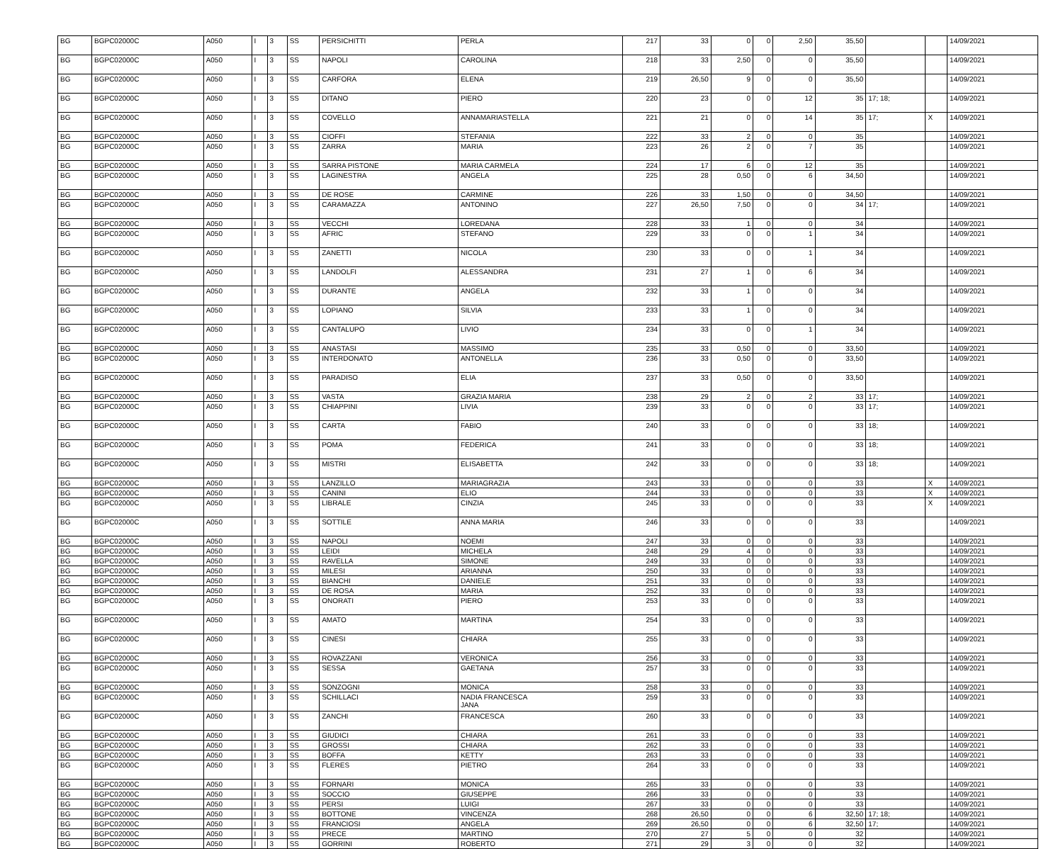| BG | BGPC02000C | A050 | I | 3 | SS | PERSICHITTI | PERLA | 217 | 33 | 0 | 0 | 2,50 | 35,50 | | | 14/09/2021 |
| BG | BGPC02000C | A050 | I | 3 | SS | NAPOLI | CAROLINA | 218 | 33 | 2,50 | 0 | 0 | 35,50 | | | 14/09/2021 |
| BG | BGPC02000C | A050 | I | 3 | SS | CARFORA | ELENA | 219 | 26,50 | 9 | 0 | 0 | 35,50 | | | 14/09/2021 |
| BG | BGPC02000C | A050 | I | 3 | SS | DITANO | PIERO | 220 | 23 | 0 | 0 | 12 | 35 | 17; 18; | | 14/09/2021 |
| BG | BGPC02000C | A050 | I | 3 | SS | COVELLO | ANNAMARIASTELLA | 221 | 21 | 0 | 0 | 14 | 35 | 17; | X | 14/09/2021 |
| BG | BGPC02000C | A050 | I | 3 | SS | CIOFFI | STEFANIA | 222 | 33 | 2 | 0 | 0 | 35 | | | 14/09/2021 |
| BG | BGPC02000C | A050 | I | 3 | SS | ZARRA | MARIA | 223 | 26 | 2 | 0 | 7 | 35 | | | 14/09/2021 |
| BG | BGPC02000C | A050 | I | 3 | SS | SARRA PISTONE | MARIA CARMELA | 224 | 17 | 6 | 0 | 12 | 35 | | | 14/09/2021 |
| BG | BGPC02000C | A050 | I | 3 | SS | LAGINESTRA | ANGELA | 225 | 28 | 0,50 | 0 | 6 | 34,50 | | | 14/09/2021 |
| BG | BGPC02000C | A050 | I | 3 | SS | DE ROSE | CARMINE | 226 | 33 | 1,50 | 0 | 0 | 34,50 | | | 14/09/2021 |
| BG | BGPC02000C | A050 | I | 3 | SS | CARAMAZZA | ANTONINO | 227 | 26,50 | 7,50 | 0 | 0 | 34 | 17; | | 14/09/2021 |
| BG | BGPC02000C | A050 | I | 3 | SS | VECCHI | LOREDANA | 228 | 33 | 1 | 0 | 0 | 34 | | | 14/09/2021 |
| BG | BGPC02000C | A050 | I | 3 | SS | AFRIC | STEFANO | 229 | 33 | 0 | 0 | 1 | 34 | | | 14/09/2021 |
| BG | BGPC02000C | A050 | I | 3 | SS | ZANETTI | NICOLA | 230 | 33 | 0 | 0 | 1 | 34 | | | 14/09/2021 |
| BG | BGPC02000C | A050 | I | 3 | SS | LANDOLFI | ALESSANDRA | 231 | 27 | 1 | 0 | 6 | 34 | | | 14/09/2021 |
| BG | BGPC02000C | A050 | I | 3 | SS | DURANTE | ANGELA | 232 | 33 | 1 | 0 | 0 | 34 | | | 14/09/2021 |
| BG | BGPC02000C | A050 | I | 3 | SS | LOPIANO | SILVIA | 233 | 33 | 1 | 0 | 0 | 34 | | | 14/09/2021 |
| BG | BGPC02000C | A050 | I | 3 | SS | CANTALUPO | LIVIO | 234 | 33 | 0 | 0 | 1 | 34 | | | 14/09/2021 |
| BG | BGPC02000C | A050 | I | 3 | SS | ANASTASI | MASSIMO | 235 | 33 | 0,50 | 0 | 0 | 33,50 | | | 14/09/2021 |
| BG | BGPC02000C | A050 | I | 3 | SS | INTERDONATO | ANTONELLA | 236 | 33 | 0,50 | 0 | 0 | 33,50 | | | 14/09/2021 |
| BG | BGPC02000C | A050 | I | 3 | SS | PARADISO | ELIA | 237 | 33 | 0,50 | 0 | 0 | 33,50 | | | 14/09/2021 |
| BG | BGPC02000C | A050 | I | 3 | SS | VASTA | GRAZIA MARIA | 238 | 29 | 2 | 0 | 2 | 33 | 17; | | 14/09/2021 |
| BG | BGPC02000C | A050 | I | 3 | SS | CHIAPPINI | LIVIA | 239 | 33 | 0 | 0 | 0 | 33 | 17; | | 14/09/2021 |
| BG | BGPC02000C | A050 | I | 3 | SS | CARTA | FABIO | 240 | 33 | 0 | 0 | 0 | 33 | 18; | | 14/09/2021 |
| BG | BGPC02000C | A050 | I | 3 | SS | POMA | FEDERICA | 241 | 33 | 0 | 0 | 0 | 33 | 18; | | 14/09/2021 |
| BG | BGPC02000C | A050 | I | 3 | SS | MISTRI | ELISABETTA | 242 | 33 | 0 | 0 | 0 | 33 | 18; | | 14/09/2021 |
| BG | BGPC02000C | A050 | I | 3 | SS | LANZILLO | MARIAGRAZIA | 243 | 33 | 0 | 0 | 0 | 33 | | X | 14/09/2021 |
| BG | BGPC02000C | A050 | I | 3 | SS | CANINI | ELIO | 244 | 33 | 0 | 0 | 0 | 33 | | X | 14/09/2021 |
| BG | BGPC02000C | A050 | I | 3 | SS | LIBRALE | CINZIA | 245 | 33 | 0 | 0 | 0 | 33 | | X | 14/09/2021 |
| BG | BGPC02000C | A050 | I | 3 | SS | SOTTILE | ANNA MARIA | 246 | 33 | 0 | 0 | 0 | 33 | | | 14/09/2021 |
| BG | BGPC02000C | A050 | I | 3 | SS | NAPOLI | NOEMI | 247 | 33 | 0 | 0 | 0 | 33 | | | 14/09/2021 |
| BG | BGPC02000C | A050 | I | 3 | SS | LEIDI | MICHELA | 248 | 29 | 4 | 0 | 0 | 33 | | | 14/09/2021 |
| BG | BGPC02000C | A050 | I | 3 | SS | RAVELLA | SIMONE | 249 | 33 | 0 | 0 | 0 | 33 | | | 14/09/2021 |
| BG | BGPC02000C | A050 | I | 3 | SS | MILESI | ARIANNA | 250 | 33 | 0 | 0 | 0 | 33 | | | 14/09/2021 |
| BG | BGPC02000C | A050 | I | 3 | SS | BIANCHI | DANIELE | 251 | 33 | 0 | 0 | 0 | 33 | | | 14/09/2021 |
| BG | BGPC02000C | A050 | I | 3 | SS | DE ROSA | MARIA | 252 | 33 | 0 | 0 | 0 | 33 | | | 14/09/2021 |
| BG | BGPC02000C | A050 | I | 3 | SS | ONORATI | PIERO | 253 | 33 | 0 | 0 | 0 | 33 | | | 14/09/2021 |
| BG | BGPC02000C | A050 | I | 3 | SS | AMATO | MARTINA | 254 | 33 | 0 | 0 | 0 | 33 | | | 14/09/2021 |
| BG | BGPC02000C | A050 | I | 3 | SS | CINESI | CHIARA | 255 | 33 | 0 | 0 | 0 | 33 | | | 14/09/2021 |
| BG | BGPC02000C | A050 | I | 3 | SS | ROVAZZANI | VERONICA | 256 | 33 | 0 | 0 | 0 | 33 | | | 14/09/2021 |
| BG | BGPC02000C | A050 | I | 3 | SS | SESSA | GAETANA | 257 | 33 | 0 | 0 | 0 | 33 | | | 14/09/2021 |
| BG | BGPC02000C | A050 | I | 3 | SS | SONZOGNI | MONICA | 258 | 33 | 0 | 0 | 0 | 33 | | | 14/09/2021 |
| BG | BGPC02000C | A050 | I | 3 | SS | SCHILLACI | NADIA FRANCESCA JANA | 259 | 33 | 0 | 0 | 0 | 33 | | | 14/09/2021 |
| BG | BGPC02000C | A050 | I | 3 | SS | ZANCHI | FRANCESCA | 260 | 33 | 0 | 0 | 0 | 33 | | | 14/09/2021 |
| BG | BGPC02000C | A050 | I | 3 | SS | GIUDICI | CHIARA | 261 | 33 | 0 | 0 | 0 | 33 | | | 14/09/2021 |
| BG | BGPC02000C | A050 | I | 3 | SS | GROSSI | CHIARA | 262 | 33 | 0 | 0 | 0 | 33 | | | 14/09/2021 |
| BG | BGPC02000C | A050 | I | 3 | SS | BOFFA | KETTY | 263 | 33 | 0 | 0 | 0 | 33 | | | 14/09/2021 |
| BG | BGPC02000C | A050 | I | 3 | SS | FLERES | PIETRO | 264 | 33 | 0 | 0 | 0 | 33 | | | 14/09/2021 |
| BG | BGPC02000C | A050 | I | 3 | SS | FORNARI | MONICA | 265 | 33 | 0 | 0 | 0 | 33 | | | 14/09/2021 |
| BG | BGPC02000C | A050 | I | 3 | SS | SOCCIO | GIUSEPPE | 266 | 33 | 0 | 0 | 0 | 33 | | | 14/09/2021 |
| BG | BGPC02000C | A050 | I | 3 | SS | PERSI | LUIGI | 267 | 33 | 0 | 0 | 0 | 33 | | | 14/09/2021 |
| BG | BGPC02000C | A050 | I | 3 | SS | BOTTONE | VINCENZA | 268 | 26,50 | 0 | 0 | 6 | 32,50 | 17; 18; | | 14/09/2021 |
| BG | BGPC02000C | A050 | I | 3 | SS | FRANCIOSI | ANGELA | 269 | 26,50 | 0 | 0 | 6 | 32,50 | 17; | | 14/09/2021 |
| BG | BGPC02000C | A050 | I | 3 | SS | PRECE | MARTINO | 270 | 27 | 5 | 0 | 0 | 32 | | | 14/09/2021 |
| BG | BGPC02000C | A050 | I | 3 | SS | GORRINI | ROBERTO | 271 | 29 | 3 | 0 | 0 | 32 | | | 14/09/2021 |